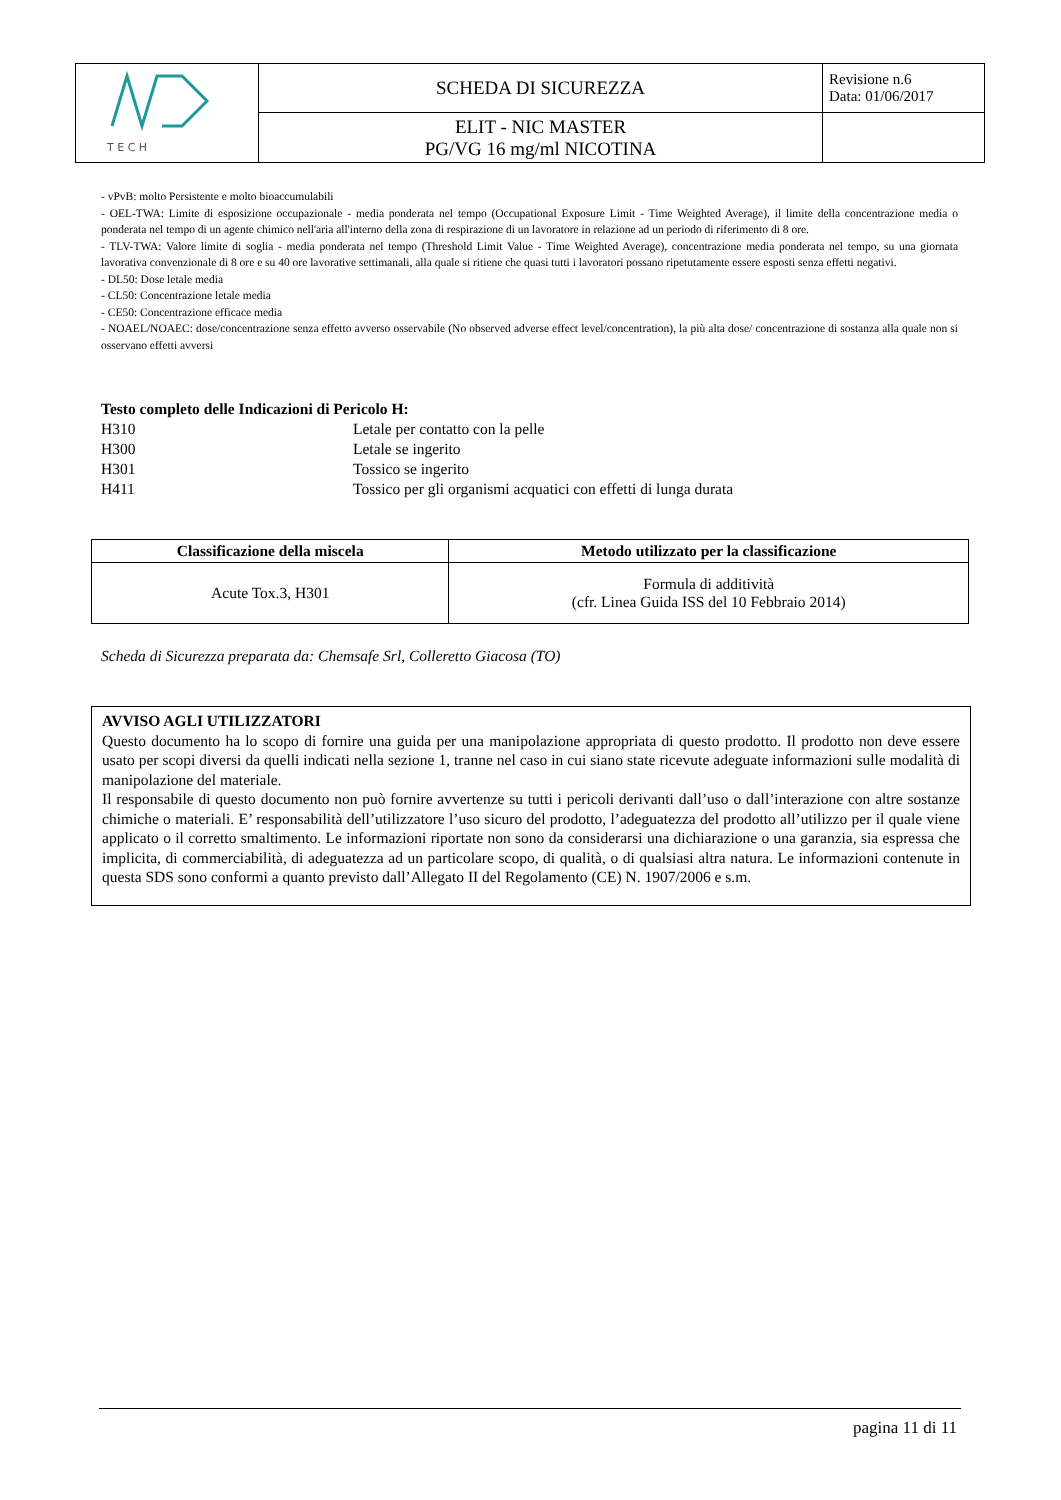| T E C H | SCHEDA DI SICUREZZA | Revisione n.6 Data: 01/06/2017 |
| | ELIT - NIC MASTER PG/VG 16 mg/ml NICOTINA | |
- vPvB: molto Persistente e molto bioaccumulabili
- OEL-TWA: Limite di esposizione occupazionale - media ponderata nel tempo (Occupational Exposure Limit - Time Weighted Average), il limite della concentrazione media o ponderata nel tempo di un agente chimico nell'aria all'interno della zona di respirazione di un lavoratore in relazione ad un periodo di riferimento di 8 ore.
- TLV-TWA: Valore limite di soglia - media ponderata nel tempo (Threshold Limit Value - Time Weighted Average), concentrazione media ponderata nel tempo, su una giornata lavorativa convenzionale di 8 ore e su 40 ore lavorative settimanali, alla quale si ritiene che quasi tutti i lavoratori possano ripetutamente essere esposti senza effetti negativi.
- DL50: Dose letale media
- CL50: Concentrazione letale media
- CE50: Concentrazione efficace media
- NOAEL/NOAEC: dose/concentrazione senza effetto avverso osservabile (No observed adverse effect level/concentration), la più alta dose/ concentrazione di sostanza alla quale non si osservano effetti avversi
Testo completo delle Indicazioni di Pericolo H:
| H310 | Letale per contatto con la pelle |
| H300 | Letale se ingerito |
| H301 | Tossico se ingerito |
| H411 | Tossico per gli organismi acquatici con effetti di lunga durata |
| Classificazione della miscela | Metodo utilizzato per la classificazione |
| --- | --- |
| Acute Tox.3, H301 | Formula di additività (cfr. Linea Guida ISS del 10 Febbraio 2014) |
Scheda di Sicurezza preparata da: Chemsafe Srl, Colleretto Giacosa (TO)
AVVISO AGLI UTILIZZATORI
Questo documento ha lo scopo di fornire una guida per una manipolazione appropriata di questo prodotto. Il prodotto non deve essere usato per scopi diversi da quelli indicati nella sezione 1, tranne nel caso in cui siano state ricevute adeguate informazioni sulle modalità di manipolazione del materiale.
Il responsabile di questo documento non può fornire avvertenze su tutti i pericoli derivanti dall’uso o dall’interazione con altre sostanze chimiche o materiali. E’ responsabilità dell’utilizzatore l’uso sicuro del prodotto, l’adeguatezza del prodotto all’utilizzo per il quale viene applicato o il corretto smaltimento. Le informazioni riportate non sono da considerarsi una dichiarazione o una garanzia, sia espressa che implicita, di commerciabilità, di adeguatezza ad un particolare scopo, di qualità, o di qualsiasi altra natura. Le informazioni contenute in questa SDS sono conformi a quanto previsto dall’Allegato II del Regolamento (CE) N. 1907/2006 e s.m.
pagina 11 di 11